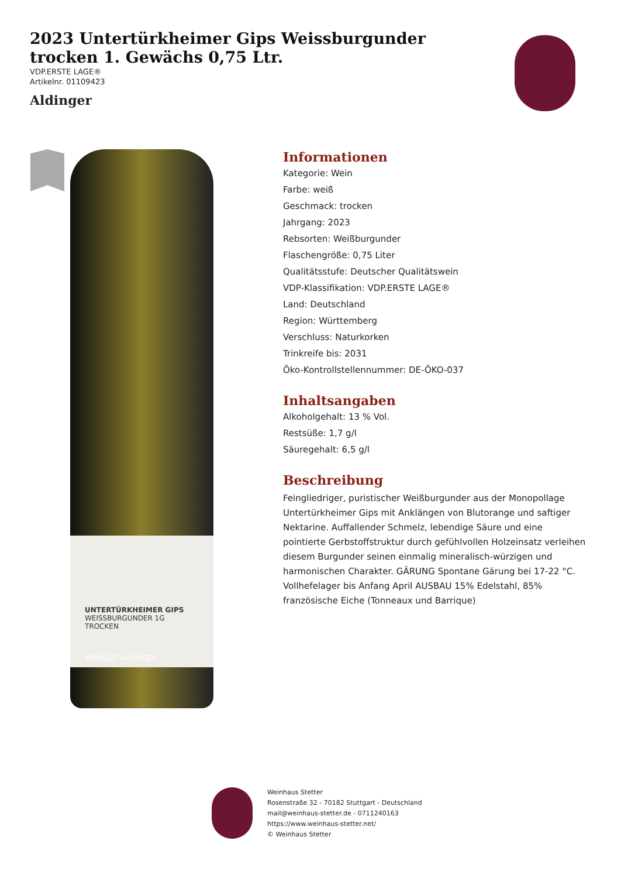2023 Untertürkheimer Gips Weissburgunder trocken 1. Gewächs 0,75 Ltr.
VDP.ERSTE LAGE®
Artikelnr. 01109423
Aldinger
UNTERTÜRKHEIMER GIPS
WEISSBURGUNDER 1G
TROCKEN
WEINGUT ALDINGER
Informationen
Kategorie: Wein
Farbe: weiß
Geschmack: trocken
Jahrgang: 2023
Rebsorten: Weißburgunder
Flaschengröße: 0,75 Liter
Qualitätsstufe: Deutscher Qualitätswein
VDP-Klassifikation: VDP.ERSTE LAGE®
Land: Deutschland
Region: Württemberg
Verschluss: Naturkorken
Trinkreife bis: 2031
Öko-Kontrollstellennummer: DE-ÖKO-037
Inhaltsangaben
Alkoholgehalt: 13 % Vol.
Restsüße: 1,7 g/l
Säuregehalt: 6,5 g/l
Beschreibung
Feingliedriger, puristischer Weißburgunder aus der Monopollage Untertürkheimer Gips mit Anklängen von Blutorange und saftiger Nektarine. Auffallender Schmelz, lebendige Säure und eine pointierte Gerbstoffstruktur durch gefühlvollen Holzeinsatz verleihen diesem Burgunder seinen einmalig mineralisch-würzigen und harmonischen Charakter. GÄRUNG Spontane Gärung bei 17-22 °C. Vollhefelager bis Anfang April AUSBAU 15% Edelstahl, 85% französische Eiche (Tonneaux und Barrique)
Weinhaus Stetter
Rosenstraße 32 - 70182 Stuttgart - Deutschland
mail@weinhaus-stetter.de - 0711240163
https://www.weinhaus-stetter.net/
© Weinhaus Stetter